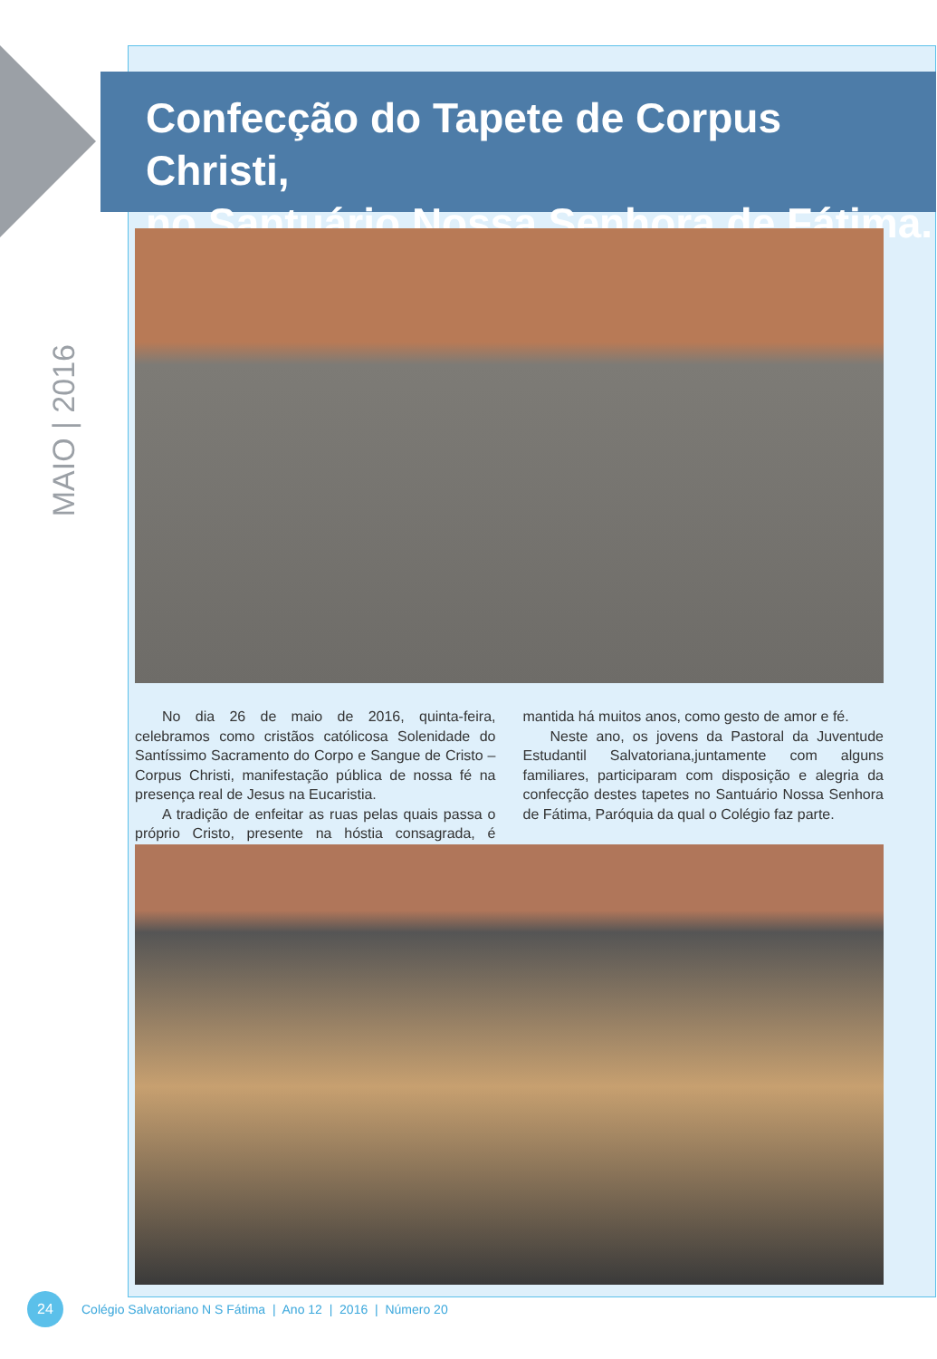MAIO | 2016
Confecção do Tapete de Corpus Christi,
no Santuário Nossa Senhora de Fátima.
No dia 26 de maio de 2016, quinta-feira, celebramos como cristãos católicosa Solenidade do Santíssimo Sacramento do Corpo e Sangue de Cristo – Corpus Christi, manifestação pública de nossa fé na presença real de Jesus na Eucaristia.
A tradição de enfeitar as ruas pelas quais passa o próprio Cristo, presente na hóstia consagrada, é mantida há muitos anos, como gesto de amor e fé.
Neste ano, os jovens da Pastoral da Juventude Estudantil Salvatoriana,juntamente com alguns familiares, participaram com disposição e alegria da confecção destes tapetes no Santuário Nossa Senhora de Fátima, Paróquia da qual o Colégio faz parte.
24
Colégio Salvatoriano N S Fátima | Ano 12 | 2016 | Número 20